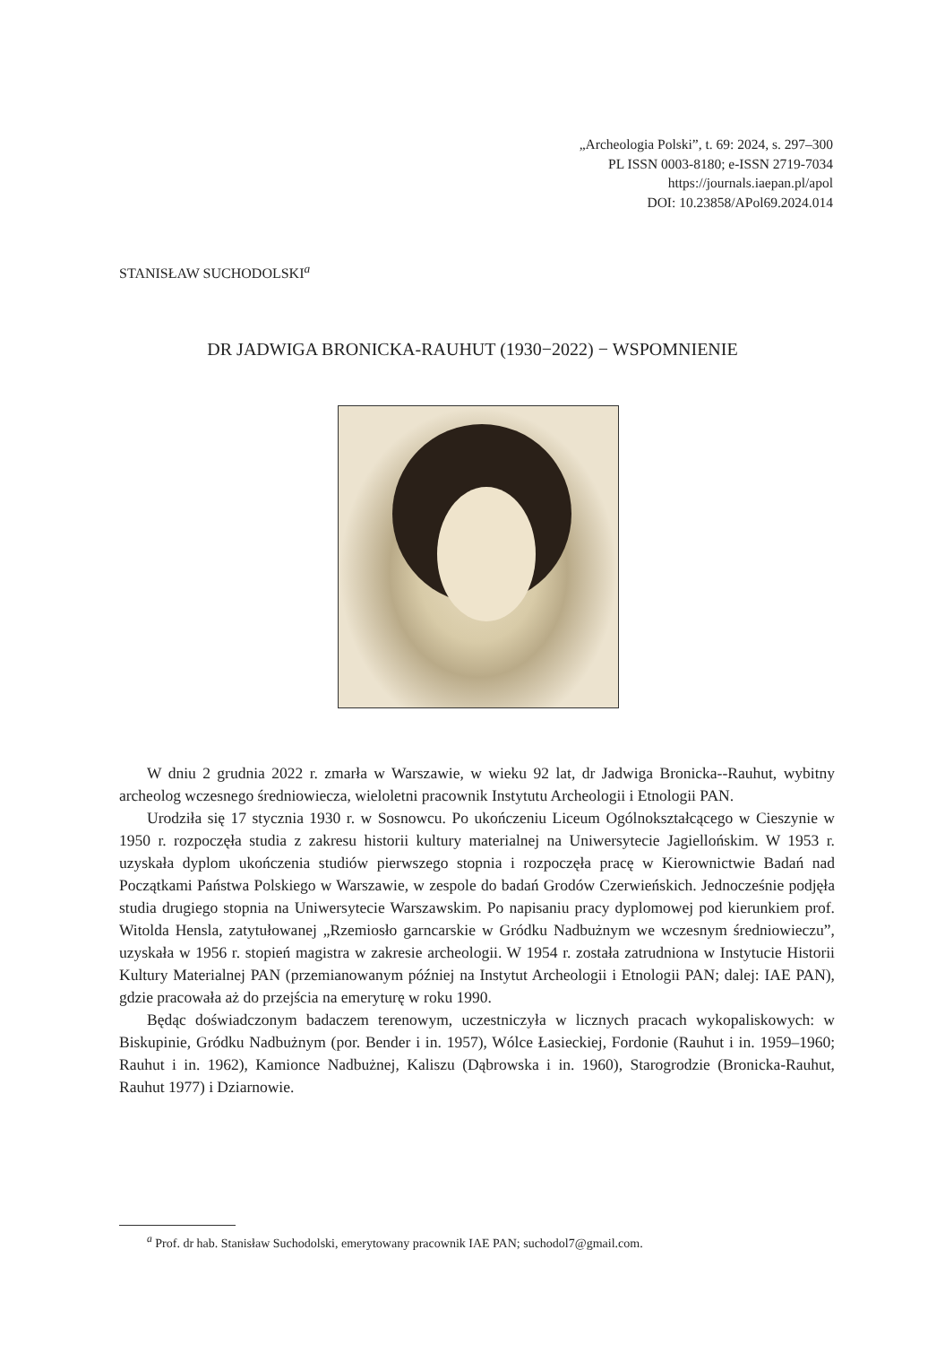„Archeologia Polski”, t. 69: 2024, s. 297–300
PL ISSN 0003-8180; e-ISSN 2719-7034
https://journals.iaepan.pl/apol
DOI: 10.23858/APol69.2024.014
STANISŁAW SUCHODOLSKI<sup>a</sup>
DR JADWIGA BRONICKA-RAUHUT (1930−2022) − WSPOMNIENIE
W dniu 2 grudnia 2022 r. zmarła w Warszawie, w wieku 92 lat, dr Jadwiga Bronicka--Rauhut, wybitny archeolog wczesnego średniowiecza, wieloletni pracownik Instytutu Archeologii i Etnologii PAN.
Urodziła się 17 stycznia 1930 r. w Sosnowcu. Po ukończeniu Liceum Ogólnokształcącego w Cieszynie w 1950 r. rozpoczęła studia z zakresu historii kultury materialnej na Uniwersytecie Jagiellońskim. W 1953 r. uzyskała dyplom ukończenia studiów pierwszego stopnia i rozpoczęła pracę w Kierownictwie Badań nad Początkami Państwa Polskiego w Warszawie, w zespole do badań Grodów Czerwieńskich. Jednocześnie podjęła studia drugiego stopnia na Uniwersytecie Warszawskim. Po napisaniu pracy dyplomowej pod kierunkiem prof. Witolda Hensla, zatytułowanej „Rzemiosło garncarskie w Gródku Nadbużnym we wczesnym średniowieczu”, uzyskała w 1956 r. stopień magistra w zakresie archeologii. W 1954 r. została zatrudniona w Instytucie Historii Kultury Materialnej PAN (przemianowanym później na Instytut Archeologii i Etnologii PAN; dalej: IAE PAN), gdzie pracowała aż do przejścia na emeryturę w roku 1990.
Będąc doświadczonym badaczem terenowym, uczestniczyła w licznych pracach wykopaliskowych: w Biskupinie, Gródku Nadbużnym (por. Bender i in. 1957), Wólce Łasieckiej, Fordonie (Rauhut i in. 1959–1960; Rauhut i in. 1962), Kamionce Nadbużnej, Kaliszu (Dąbrowska i in. 1960), Starogrodzie (Bronicka-Rauhut, Rauhut 1977) i Dziarnowie.
<sup>a</sup> Prof. dr hab. Stanisław Suchodolski, emerytowany pracownik IAE PAN; suchodol7@gmail.com.